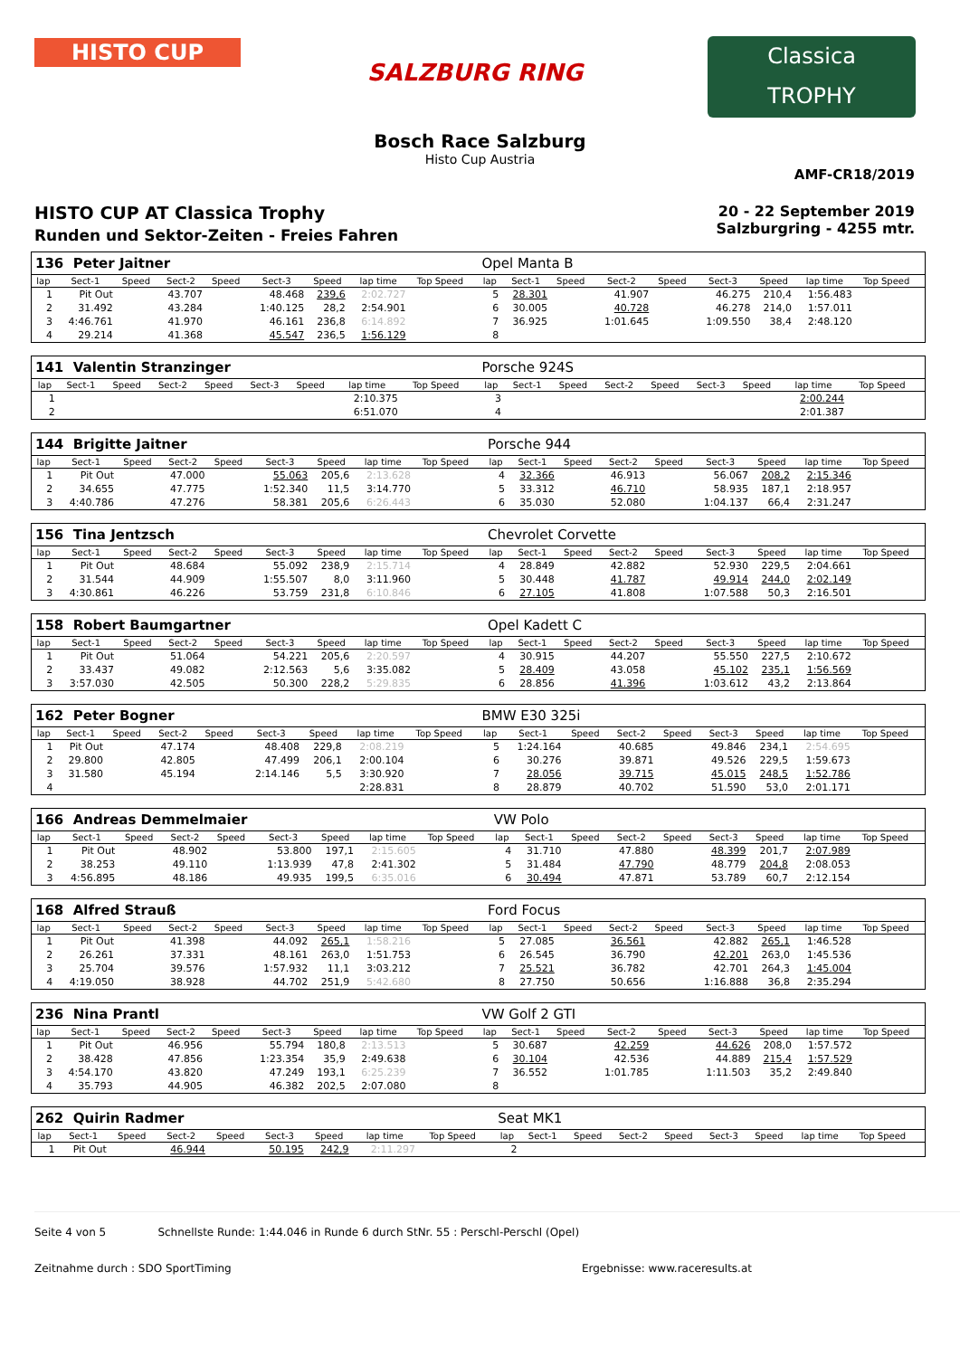HISTO CUP SALZBURG RING
Classica
TROPHY
Bosch Race Salzburg
Histo Cup Austria
AMF-CR18/2019
HISTO CUP AT Classica Trophy
Runden und Sektor-Zeiten - Freies Fahren
20 - 22 September 2019
Salzburgring - 4255 mtr.
| 136 Peter Jaitner | | | | | | | | | | Opel Manta B | | | | | | | | | |
| lap | Sect-1 | Speed | Sect-2 | Speed | Sect-3 | Speed | lap time | Top Speed | | lap | Sect-1 | Speed | Sect-2 | Speed | Sect-3 | Speed | lap time | Top Speed | |
| 1 | Pit Out | | 43.707 | | 48.468 | 239,6 | 2:02.727 | | | 5 | 28.301 | | 41.907 | | 46.275 | 210,4 | 1:56.483 | | |
| 2 | 31.492 | | 43.284 | | 1:40.125 | 28,2 | 2:54.901 | | | 6 | 30.005 | | 40.728 | | 46.278 | 214,0 | 1:57.011 | | |
| 3 | 4:46.761 | | 41.970 | | 46.161 | 236,8 | 6:14.892 | | | 7 | 36.925 | | 1:01.645 | | 1:09.550 | 38,4 | 2:48.120 | | |
| 4 | 29.214 | | 41.368 | | 45.547 | 236,5 | 1:56.129 | | | 8 | | | | | | | | | |
| 141 Valentin Stranzinger | | | | | | | | | | Porsche 924S | | | | | | | | | |
| lap | Sect-1 | Speed | Sect-2 | Speed | Sect-3 | Speed | lap time | Top Speed | | lap | Sect-1 | Speed | Sect-2 | Speed | Sect-3 | Speed | lap time | Top Speed | |
| 1 | | | | | | | 2:10.375 | | | 3 | | | | | | | 2:00.244 | | |
| 2 | | | | | | | 6:51.070 | | | 4 | | | | | | | 2:01.387 | | |
| 144 Brigitte Jaitner | | | | | | | | | | Porsche 944 | | | | | | | | | |
| lap | Sect-1 | Speed | Sect-2 | Speed | Sect-3 | Speed | lap time | Top Speed | | lap | Sect-1 | Speed | Sect-2 | Speed | Sect-3 | Speed | lap time | Top Speed | |
| 1 | Pit Out | | 47.000 | | 55.063 | 205,6 | 2:13.628 | | | 4 | 32.366 | | 46.913 | | 56.067 | 208,2 | 2:15.346 | | |
| 2 | 34.655 | | 47.775 | | 1:52.340 | 11,5 | 3:14.770 | | | 5 | 33.312 | | 46.710 | | 58.935 | 187,1 | 2:18.957 | | |
| 3 | 4:40.786 | | 47.276 | | 58.381 | 205,6 | 6:26.443 | | | 6 | 35.030 | | 52.080 | | 1:04.137 | 66,4 | 2:31.247 | | |
| 156 Tina Jentzsch | | | | | | | | | | Chevrolet Corvette | | | | | | | | | |
| lap | Sect-1 | Speed | Sect-2 | Speed | Sect-3 | Speed | lap time | Top Speed | | lap | Sect-1 | Speed | Sect-2 | Speed | Sect-3 | Speed | lap time | Top Speed | |
| 1 | Pit Out | | 48.684 | | 55.092 | 238,9 | 2:15.714 | | | 4 | 28.849 | | 42.882 | | 52.930 | 229,5 | 2:04.661 | | |
| 2 | 31.544 | | 44.909 | | 1:55.507 | 8,0 | 3:11.960 | | | 5 | 30.448 | | 41.787 | | 49.914 | 244,0 | 2:02.149 | | |
| 3 | 4:30.861 | | 46.226 | | 53.759 | 231,8 | 6:10.846 | | | 6 | 27.105 | | 41.808 | | 1:07.588 | 50,3 | 2:16.501 | | |
| 158 Robert Baumgartner | | | | | | | | | | Opel Kadett C | | | | | | | | | |
| lap | Sect-1 | Speed | Sect-2 | Speed | Sect-3 | Speed | lap time | Top Speed | | lap | Sect-1 | Speed | Sect-2 | Speed | Sect-3 | Speed | lap time | Top Speed | |
| 1 | Pit Out | | 51.064 | | 54.221 | 205,6 | 2:20.597 | | | 4 | 30.915 | | 44.207 | | 55.550 | 227,5 | 2:10.672 | | |
| 2 | 33.437 | | 49.082 | | 2:12.563 | 5,6 | 3:35.082 | | | 5 | 28.409 | | 43.058 | | 45.102 | 235,1 | 1:56.569 | | |
| 3 | 3:57.030 | | 42.505 | | 50.300 | 228,2 | 5:29.835 | | | 6 | 28.856 | | 41.396 | | 1:03.612 | 43,2 | 2:13.864 | | |
| 162 Peter Bogner | | | | | | | | | | BMW E30 325i | | | | | | | | | |
| lap | Sect-1 | Speed | Sect-2 | Speed | Sect-3 | Speed | lap time | Top Speed | | lap | Sect-1 | Speed | Sect-2 | Speed | Sect-3 | Speed | lap time | Top Speed | |
| 1 | Pit Out | | 47.174 | | 48.408 | 229,8 | 2:08.219 | | | 5 | 1:24.164 | | 40.685 | | 49.846 | 234,1 | 2:54.695 | | |
| 2 | 29.800 | | 42.805 | | 47.499 | 206,1 | 2:00.104 | | | 6 | 30.276 | | 39.871 | | 49.526 | 229,5 | 1:59.673 | | |
| 3 | 31.580 | | 45.194 | | 2:14.146 | 5,5 | 3:30.920 | | | 7 | 28.056 | | 39.715 | | 45.015 | 248,5 | 1:52.786 | | |
| 4 | | | | | | | 2:28.831 | | | 8 | 28.879 | | 40.702 | | 51.590 | 53,0 | 2:01.171 | | |
| 166 Andreas Demmelmaier | | | | | | | | | | VW Polo | | | | | | | | | |
| lap | Sect-1 | Speed | Sect-2 | Speed | Sect-3 | Speed | lap time | Top Speed | | lap | Sect-1 | Speed | Sect-2 | Speed | Sect-3 | Speed | lap time | Top Speed | |
| 1 | Pit Out | | 48.902 | | 53.800 | 197,1 | 2:15.605 | | | 4 | 31.710 | | 47.880 | | 48.399 | 201,7 | 2:07.989 | | |
| 2 | 38.253 | | 49.110 | | 1:13.939 | 47,8 | 2:41.302 | | | 5 | 31.484 | | 47.790 | | 48.779 | 204,8 | 2:08.053 | | |
| 3 | 4:56.895 | | 48.186 | | 49.935 | 199,5 | 6:35.016 | | | 6 | 30.494 | | 47.871 | | 53.789 | 60,7 | 2:12.154 | | |
| 168 Alfred Strauß | | | | | | | | | | Ford Focus | | | | | | | | | |
| lap | Sect-1 | Speed | Sect-2 | Speed | Sect-3 | Speed | lap time | Top Speed | | lap | Sect-1 | Speed | Sect-2 | Speed | Sect-3 | Speed | lap time | Top Speed | |
| 1 | Pit Out | | 41.398 | | 44.092 | 265,1 | 1:58.216 | | | 5 | 27.085 | | 36.561 | | 42.882 | 265,1 | 1:46.528 | | |
| 2 | 26.261 | | 37.331 | | 48.161 | 263,0 | 1:51.753 | | | 6 | 26.545 | | 36.790 | | 42.201 | 263,0 | 1:45.536 | | |
| 3 | 25.704 | | 39.576 | | 1:57.932 | 11,1 | 3:03.212 | | | 7 | 25.521 | | 36.782 | | 42.701 | 264,3 | 1:45.004 | | |
| 4 | 4:19.050 | | 38.928 | | 44.702 | 251,9 | 5:42.680 | | | 8 | 27.750 | | 50.656 | | 1:16.888 | 36,8 | 2:35.294 | | |
| 236 Nina Prantl | | | | | | | | | | VW Golf 2 GTI | | | | | | | | | |
| lap | Sect-1 | Speed | Sect-2 | Speed | Sect-3 | Speed | lap time | Top Speed | | lap | Sect-1 | Speed | Sect-2 | Speed | Sect-3 | Speed | lap time | Top Speed | |
| 1 | Pit Out | | 46.956 | | 55.794 | 180,8 | 2:13.513 | | | 5 | 30.687 | | 42.259 | | 44.626 | 208,0 | 1:57.572 | | |
| 2 | 38.428 | | 47.856 | | 1:23.354 | 35,9 | 2:49.638 | | | 6 | 30.104 | | 42.536 | | 44.889 | 215,4 | 1:57.529 | | |
| 3 | 4:54.170 | | 43.820 | | 47.249 | 193,1 | 6:25.239 | | | 7 | 36.552 | | 1:01.785 | | 1:11.503 | 35,2 | 2:49.840 | | |
| 4 | 35.793 | | 44.905 | | 46.382 | 202,5 | 2:07.080 | | | 8 | | | | | | | | | |
| 262 Quirin Radmer | | | | | | | | | | Seat MK1 | | | | | | | | | |
| lap | Sect-1 | Speed | Sect-2 | Speed | Sect-3 | Speed | lap time | Top Speed | | lap | Sect-1 | Speed | Sect-2 | Speed | Sect-3 | Speed | lap time | Top Speed | |
| 1 | Pit Out | | 46.944 | | 50.195 | 242,9 | 2:11.297 | | | 2 | | | | | | | | | |
Seite 4 von 5 Schnellste Runde: 1:44.046 in Runde 6 durch StNr. 55 : Perschl-Perschl (Opel)
Zeitnahme durch : SDO SportTiming Ergebnisse: www.raceresults.at